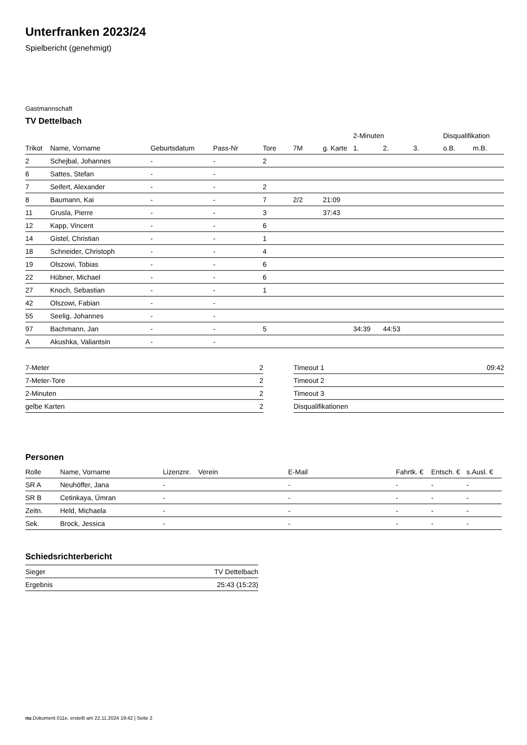Unterfranken 2023/24
Spielbericht (genehmigt)
Gastmannschaft
TV Dettelbach
| | | | | | | | 2-Minuten | | | Disqualifikation | |
| --- | --- | --- | --- | --- | --- | --- | --- | --- | --- | --- | --- |
| Trikot | Name, Vorname | Geburtsdatum | Pass-Nr | Tore | 7M | g. Karte | 1. | 2. | 3. | o.B. | m.B. |
| 2 | Schejbal, Johannes | - | - | 2 | | | | | | | |
| 6 | Sattes, Stefan | - | - | | | | | | | | |
| 7 | Seifert, Alexander | - | - | 2 | | | | | | | |
| 8 | Baumann, Kai | - | - | 7 | 2/2 | 21:09 | | | | | |
| 11 | Grusla, Pierre | - | - | 3 | | 37:43 | | | | | |
| 12 | Kapp, Vincent | - | - | 6 | | | | | | | |
| 14 | Gistel, Christian | - | - | 1 | | | | | | | |
| 18 | Schneider, Christoph | - | - | 4 | | | | | | | |
| 19 | Olszowi, Tobias | - | - | 6 | | | | | | | |
| 22 | Hübner, Michael | - | - | 6 | | | | | | | |
| 27 | Knoch, Sebastian | - | - | 1 | | | | | | | |
| 42 | Olszowi, Fabian | - | - | | | | | | | | |
| 55 | Seelig, Johannes | - | - | | | | | | | | |
| 97 | Bachmann, Jan | - | - | 5 | | | 34:39 | 44:53 | | | |
| A | Akushka, Valiantsin | - | - | | | | | | | | |
| 7-Meter | 2 |
| 7-Meter-Tore | 2 |
| 2-Minuten | 2 |
| gelbe Karten | 2 |
| Timeout 1 | 09:42 |
| Timeout 2 | |
| Timeout 3 | |
| Disqualifikationen | |
Personen
| Rolle | Name, Vorname | Lizenznr. | Verein | E-Mail | Fahrtk. € | Entsch. € | s.Ausl. € |
| --- | --- | --- | --- | --- | --- | --- | --- |
| SR A | Neuhöffer, Jana | - | | - | - | - | - |
| SR B | Cetinkaya, Ümran | - | | - | - | - | - |
| Zeitn. | Held, Michaela | - | | - | - | - | - |
| Sek. | Brock, Jessica | - | | - | - | - | - |
Schiedsrichterbericht
| Sieger | TV Dettelbach |
| Ergebnis | 25:43 (15:23) |
nu.Dokument 011e, erstellt am 22.11.2024 19:42 | Seite 2